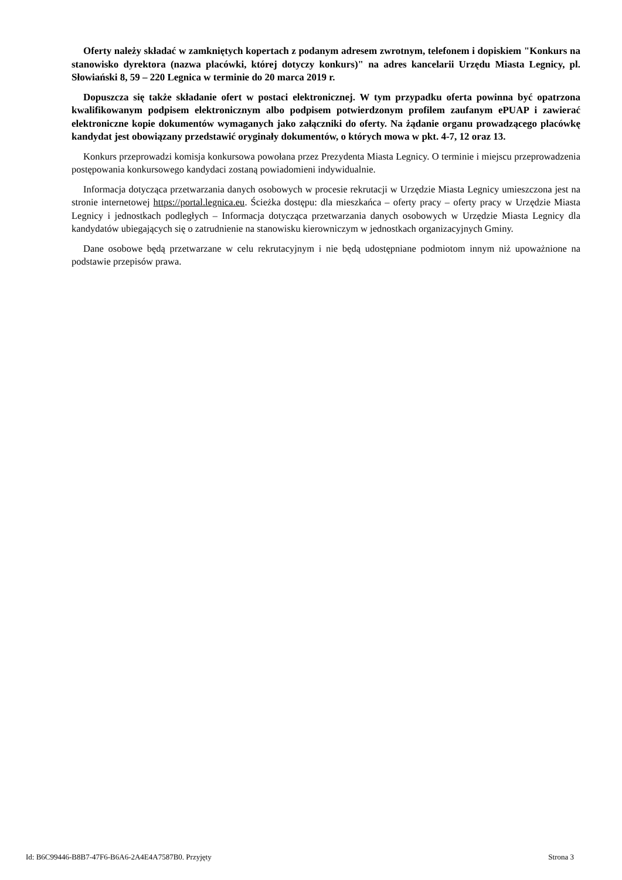Oferty należy składać w zamkniętych kopertach z podanym adresem zwrotnym, telefonem i dopiskiem "Konkurs na stanowisko dyrektora (nazwa placówki, której dotyczy konkurs)" na adres kancelarii Urzędu Miasta Legnicy, pl. Słowiański 8, 59 – 220 Legnica w terminie do 20 marca 2019 r.
Dopuszcza się także składanie ofert w postaci elektronicznej. W tym przypadku oferta powinna być opatrzona kwalifikowanym podpisem elektronicznym albo podpisem potwierdzonym profilem zaufanym ePUAP i zawierać elektroniczne kopie dokumentów wymaganych jako załączniki do oferty. Na żądanie organu prowadzącego placówkę kandydat jest obowiązany przedstawić oryginały dokumentów, o których mowa w pkt. 4-7, 12 oraz 13.
Konkurs przeprowadzi komisja konkursowa powołana przez Prezydenta Miasta Legnicy. O terminie i miejscu przeprowadzenia postępowania konkursowego kandydaci zostaną powiadomieni indywidualnie.
Informacja dotycząca przetwarzania danych osobowych w procesie rekrutacji w Urzędzie Miasta Legnicy umieszczona jest na stronie internetowej https://portal.legnica.eu. Ścieżka dostępu: dla mieszkańca – oferty pracy – oferty pracy w Urzędzie Miasta Legnicy i jednostkach podległych – Informacja dotycząca przetwarzania danych osobowych w Urzędzie Miasta Legnicy dla kandydatów ubiegających się o zatrudnienie na stanowisku kierowniczym w jednostkach organizacyjnych Gminy.
Dane osobowe będą przetwarzane w celu rekrutacyjnym i nie będą udostępniane podmiotom innym niż upoważnione na podstawie przepisów prawa.
Id: B6C99446-B8B7-47F6-B6A6-2A4E4A7587B0. Przyjęty Strona 3